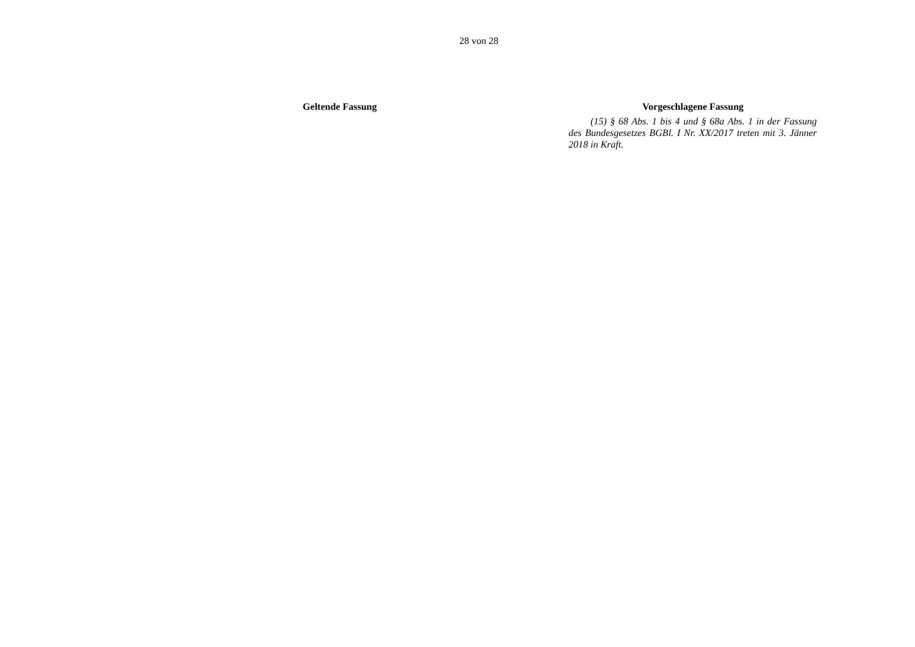28 von 28
| Geltende Fassung | | Vorgeschlagene Fassung |
| --- | --- | --- |
| | | (15) § 68 Abs. 1 bis 4 und § 68a Abs. 1 in der Fassung des Bundesgesetzes BGBl. I Nr. XX/2017 treten mit 3. Jänner 2018 in Kraft. |